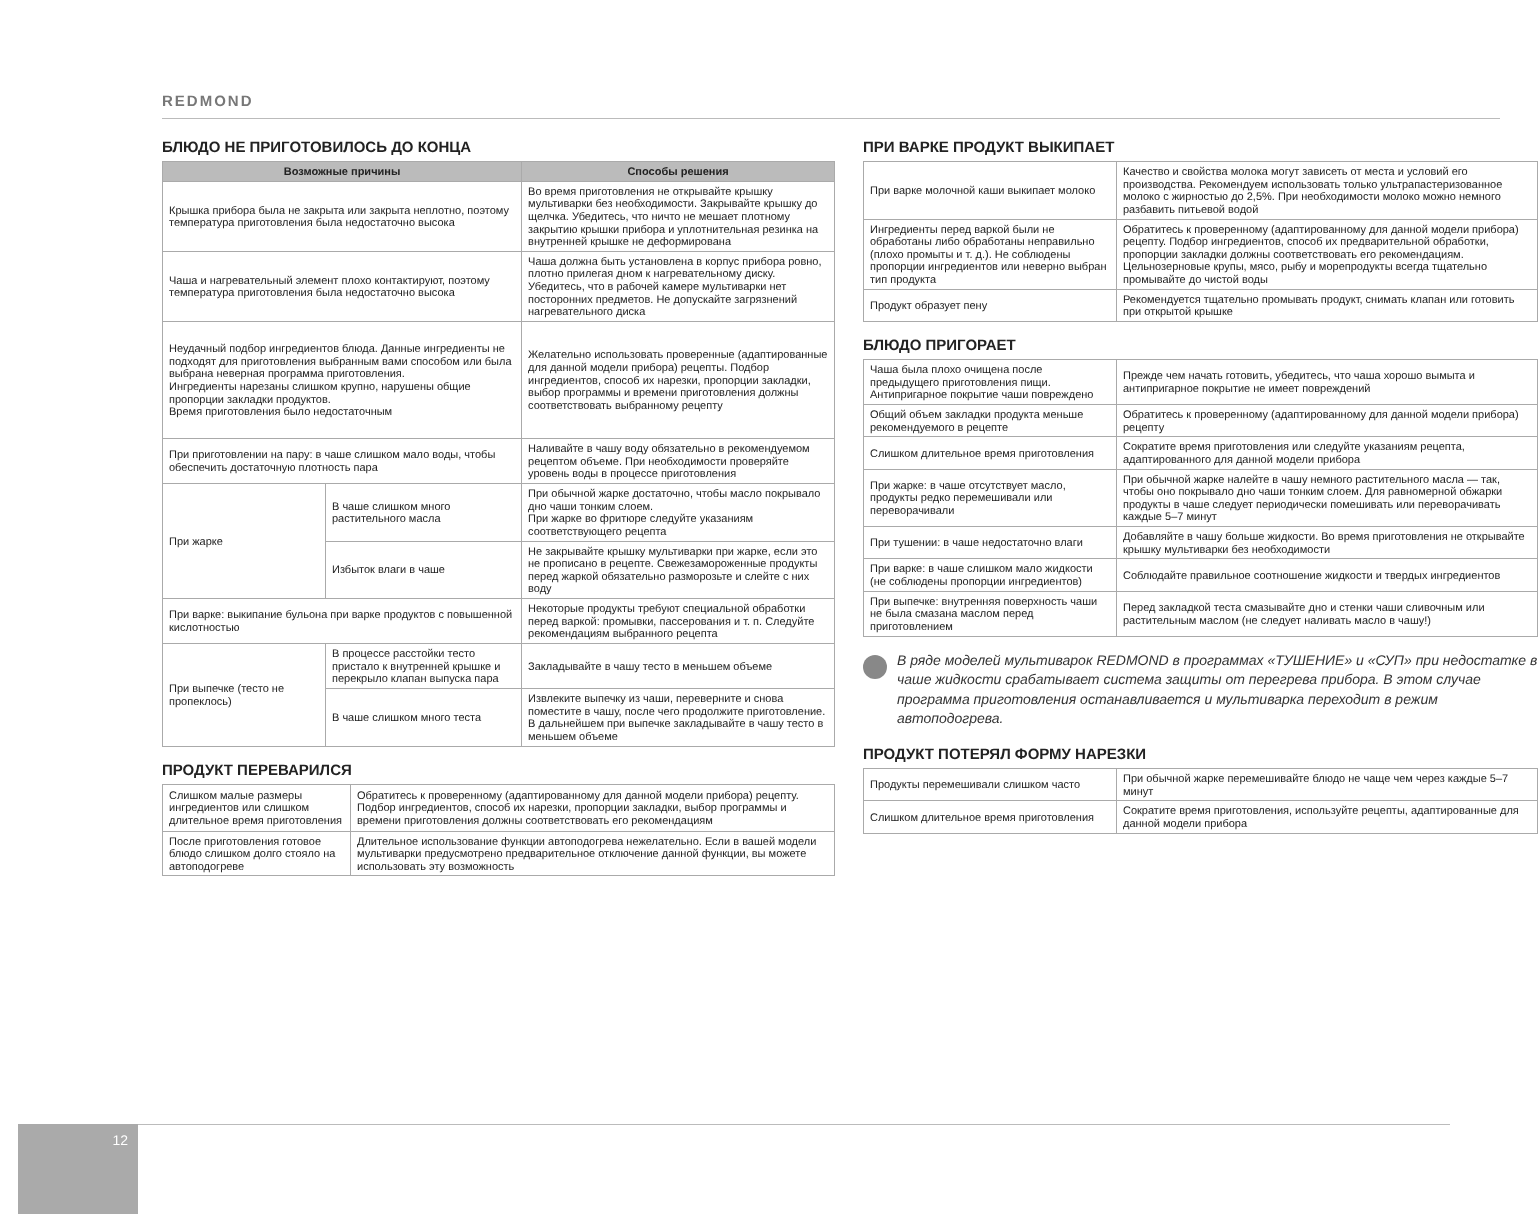REDMOND
БЛЮДО НЕ ПРИГОТОВИЛОСЬ ДО КОНЦА
| Возможные причины | | Способы решения |
| --- | --- | --- |
| Крышка прибора была не закрыта или закрыта неплотно, поэтому температура приготовления была недостаточно высока | | Во время приготовления не открывайте крышку мультиварки без необходимости. Закрывайте крышку до щелчка. Убедитесь, что ничто не мешает плотному закрытию крышки прибора и уплотнительная резинка на внутренней крышке не деформирована |
| Чаша и нагревательный элемент плохо контактируют, поэтому температура приготовления была недостаточно высока | | Чаша должна быть установлена в корпус прибора ровно, плотно прилегая дном к нагревательному диску. Убедитесь, что в рабочей камере мультиварки нет посторонних предметов. Не допускайте загрязнений нагревательного диска |
| Неудачный подбор ингредиентов блюда. Данные ингредиенты не подходят для приготовления выбранным вами способом или была выбрана неверная программа приготовления. Ингредиенты нарезаны слишком крупно, нарушены общие пропорции закладки продуктов. Время приготовления было недостаточным | | Желательно использовать проверенные (адаптированные для данной модели прибора) рецепты. Подбор ингредиентов, способ их нарезки, пропорции закладки, выбор программы и времени приготовления должны соответствовать выбранному рецепту |
| При приготовлении на пару: в чаше слишком мало воды, чтобы обеспечить достаточную плотность пара | | Наливайте в чашу воду обязательно в рекомендуемом рецептом объеме. При необходимости проверяйте уровень воды в процессе приготовления |
| При жарке | В чаше слишком много растительного масла | При обычной жарке достаточно, чтобы масло покрывало дно чаши тонким слоем. При жарке во фритюре следуйте указаниям соответствующего рецепта |
| | Избыток влаги в чаше | Не закрывайте крышку мультиварки при жарке, если это не прописано в рецепте. Свежезамороженные продукты перед жаркой обязательно разморозьте и слейте с них воду |
| При варке: выкипание бульона при варке продуктов с повышенной кислотностью | | Некоторые продукты требуют специальной обработки перед варкой: промывки, пассерования и т. п. Следуйте рекомендациям выбранного рецепта |
| При выпечке (тесто не пропеклось) | В процессе расстойки тесто пристало к внутренней крышке и перекрыло клапан выпуска пара | Закладывайте в чашу тесто в меньшем объеме |
| | В чаше слишком много теста | Извлеките выпечку из чаши, переверните и снова поместите в чашу, после чего продолжите приготовление. В дальнейшем при выпечке закладывайте в чашу тесто в меньшем объеме |
ПРОДУКТ ПЕРЕВАРИЛСЯ
| Слишком малые размеры ингредиентов или слишком длительное время приготовления | Обратитесь к проверенному (адаптированному для данной модели прибора) рецепту. Подбор ингредиентов, способ их нарезки, пропорции закладки, выбор программы и времени приготовления должны соответствовать его рекомендациям |
| После приготовления готовое блюдо слишком долго стояло на автоподогреве | Длительное использование функции автоподогрева нежелательно. Если в вашей модели мультиварки предусмотрено предварительное отключение данной функции, вы можете использовать эту возможность |
ПРИ ВАРКЕ ПРОДУКТ ВЫКИПАЕТ
| При варке молочной каши выкипает молоко | Качество и свойства молока могут зависеть от места и условий его производства. Рекомендуем использовать только ультрапастеризованное молоко с жирностью до 2,5%. При необходимости молоко можно немного разбавить питьевой водой |
| Ингредиенты перед варкой были не обработаны либо обработаны неправильно (плохо промыты и т. д.). Не соблюдены пропорции ингредиентов или неверно выбран тип продукта | Обратитесь к проверенному (адаптированному для данной модели прибора) рецепту. Подбор ингредиентов, способ их предварительной обработки, пропорции закладки должны соответствовать его рекомендациям. Цельнозерновые крупы, мясо, рыбу и морепродукты всегда тщательно промывайте до чистой воды |
| Продукт образует пену | Рекомендуется тщательно промывать продукт, снимать клапан или готовить при открытой крышке |
БЛЮДО ПРИГОРАЕТ
| Чаша была плохо очищена после предыдущего приготовления пищи. Антипригарное покрытие чаши повреждено | Прежде чем начать готовить, убедитесь, что чаша хорошо вымыта и антипригарное покрытие не имеет повреждений |
| Общий объем закладки продукта меньше рекомендуемого в рецепте | Обратитесь к проверенному (адаптированному для данной модели прибора) рецепту |
| Слишком длительное время приготовления | Сократите время приготовления или следуйте указаниям рецепта, адаптированного для данной модели прибора |
| При жарке: в чаше отсутствует масло, продукты редко перемешивали или переворачивали | При обычной жарке налейте в чашу немного растительного масла — так, чтобы оно покрывало дно чаши тонким слоем. Для равномерной обжарки продукты в чаше следует периодически помешивать или переворачивать каждые 5–7 минут |
| При тушении: в чаше недостаточно влаги | Добавляйте в чашу больше жидкости. Во время приготовления не открывайте крышку мультиварки без необходимости |
| При варке: в чаше слишком мало жидкости (не соблюдены пропорции ингредиентов) | Соблюдайте правильное соотношение жидкости и твердых ингредиентов |
| При выпечке: внутренняя поверхность чаши не была смазана маслом перед приготовлением | Перед закладкой теста смазывайте дно и стенки чаши сливочным или растительным маслом (не следует наливать масло в чашу!) |
В ряде моделей мультиварок REDMOND в программах «ТУШЕНИЕ» и «СУП» при недостатке в чаше жидкости срабатывает система защиты от перегрева прибора. В этом случае программа приготовления останавливается и мультиварка переходит в режим автоподогрева.
ПРОДУКТ ПОТЕРЯЛ ФОРМУ НАРЕЗКИ
| Продукты перемешивали слишком часто | При обычной жарке перемешивайте блюдо не чаще чем через каждые 5–7 минут |
| Слишком длительное время приготовления | Сократите время приготовления, используйте рецепты, адаптированные для данной модели прибора |
12